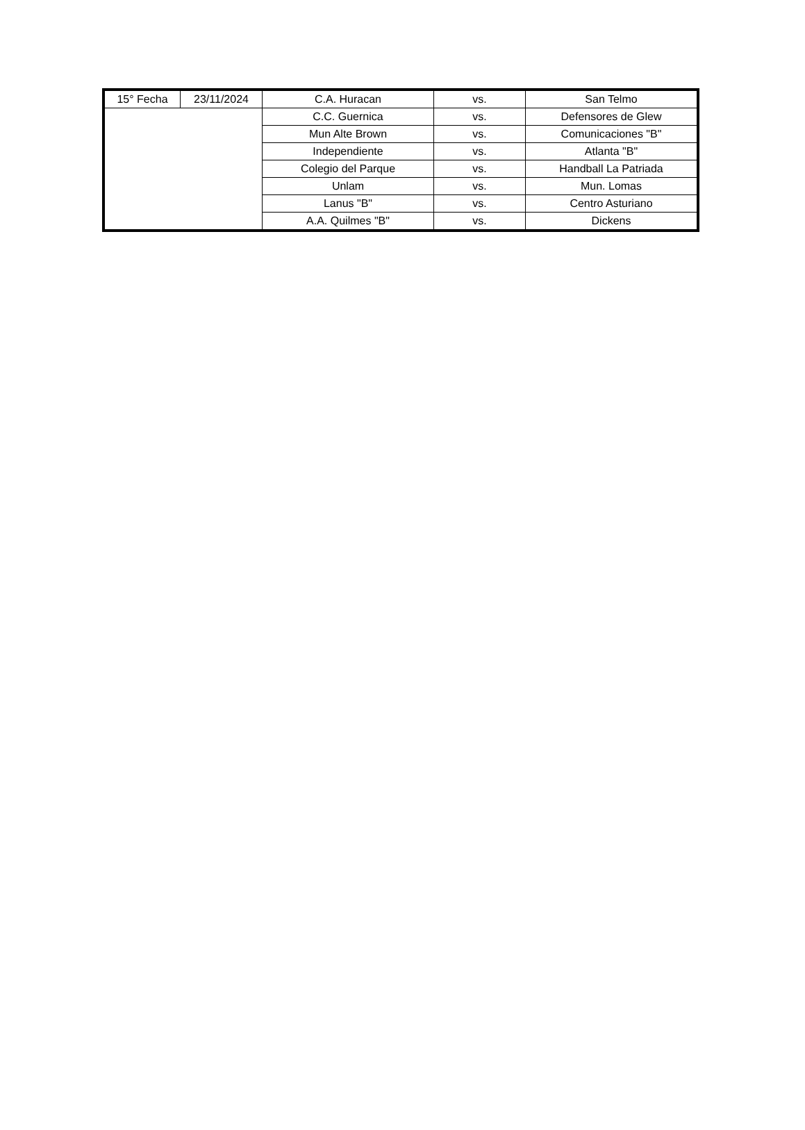| 15° Fecha | 23/11/2024 | C.A. Huracan | vs. | San Telmo |
| | | C.C. Guernica | vs. | Defensores de Glew |
| | | Mun Alte Brown | vs. | Comunicaciones "B" |
| | | Independiente | vs. | Atlanta "B" |
| | | Colegio del Parque | vs. | Handball La Patriada |
| | | Unlam | vs. | Mun. Lomas |
| | | Lanus "B" | vs. | Centro Asturiano |
| | | A.A. Quilmes "B" | vs. | Dickens |